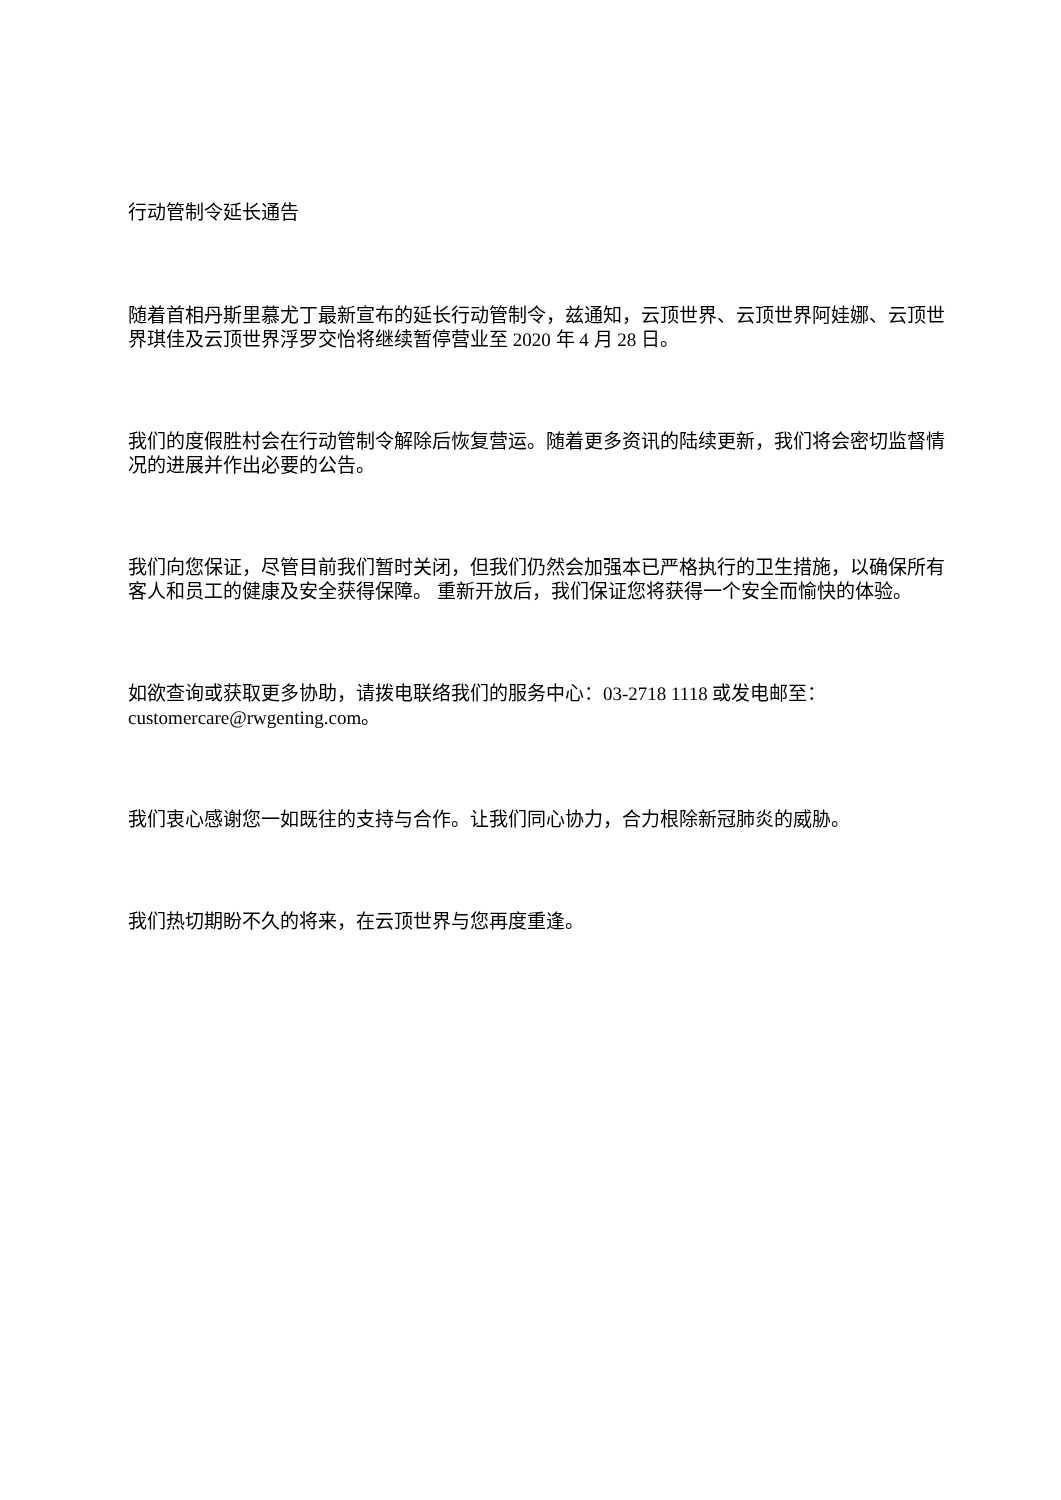行动管制令延长通告
随着首相丹斯里慕尤丁最新宣布的延长行动管制令，兹通知，云顶世界、云顶世界阿娃娜、云顶世界琪佳及云顶世界浮罗交怡将继续暂停营业至 2020 年 4 月 28 日。
我们的度假胜村会在行动管制令解除后恢复营运。随着更多资讯的陆续更新，我们将会密切监督情况的进展并作出必要的公告。
我们向您保证，尽管目前我们暂时关闭，但我们仍然会加强本已严格执行的卫生措施，以确保所有客人和员工的健康及安全获得保障。 重新开放后，我们保证您将获得一个安全而愉快的体验。
如欲查询或获取更多协助，请拨电联络我们的服务中心：03-2718 1118 或发电邮至：customercare@rwgenting.com。
我们衷心感谢您一如既往的支持与合作。让我们同心协力，合力根除新冠肺炎的威胁。
我们热切期盼不久的将来，在云顶世界与您再度重逢。